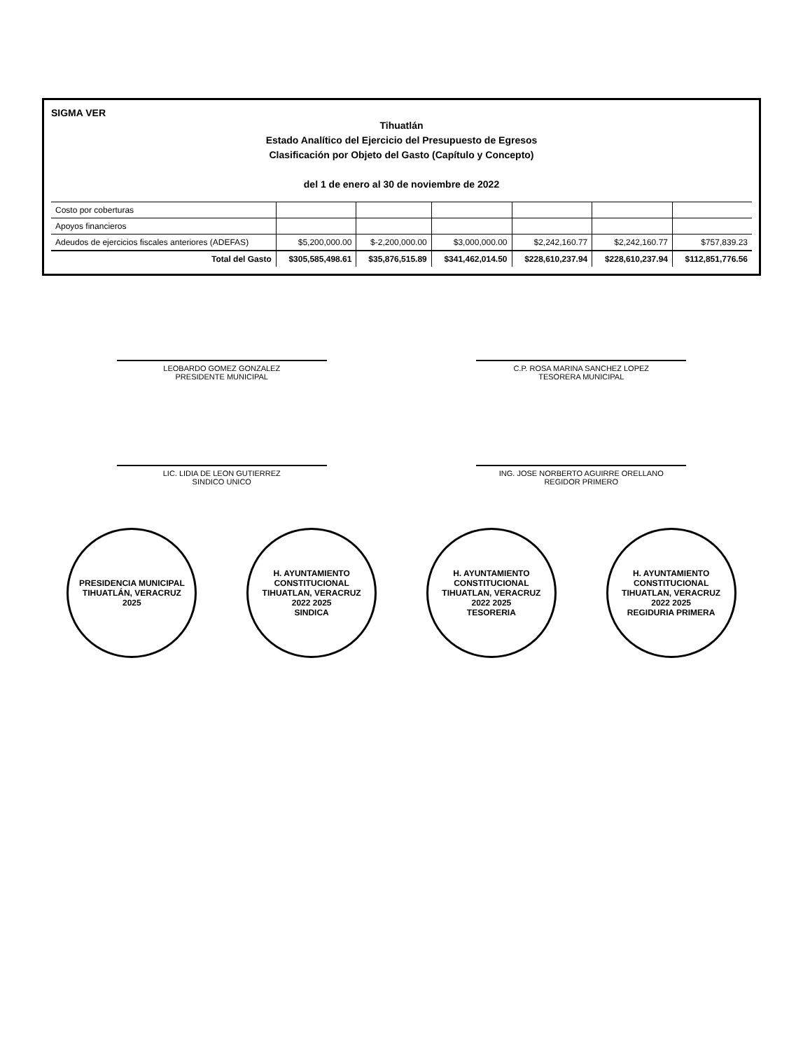SIGMA VER
Tihuatlán
Estado Analítico del Ejercicio del Presupuesto de Egresos
Clasificación por Objeto del Gasto (Capítulo y Concepto)
del 1 de enero al 30 de noviembre de 2022
| Costo por coberturas | | | | | | |
| Apoyos financieros | | | | | | |
| Adeudos de ejercicios fiscales anteriores (ADEFAS) | $5,200,000.00 | $-2,200,000.00 | $3,000,000.00 | $2,242,160.77 | $2,242,160.77 | $757,839.23 |
| Total del Gasto | $305,585,498.61 | $35,876,515.89 | $341,462,014.50 | $228,610,237.94 | $228,610,237.94 | $112,851,776.56 |
LEOBARDO GOMEZ GONZALEZ
PRESIDENTE MUNICIPAL
C.P. ROSA MARINA SANCHEZ LOPEZ
TESORERA MUNICIPAL
LIC. LIDIA DE LEON GUTIERREZ
SINDICO UNICO
ING. JOSE NORBERTO AGUIRRE ORELLANO
REGIDOR PRIMERO
PRESIDENCIA MUNICIPAL
TIHUATLÁN, VERACRUZ
2025
H. AYUNTAMIENTO CONSTITUCIONAL TIHUATLAN, VERACRUZ
2022 2025
SINDICA
H. AYUNTAMIENTO CONSTITUCIONAL TIHUATLAN, VERACRUZ
2022 2025
TESORERIA
H. AYUNTAMIENTO CONSTITUCIONAL TIHUATLAN, VERACRUZ
2022 2025
REGIDURIA PRIMERA